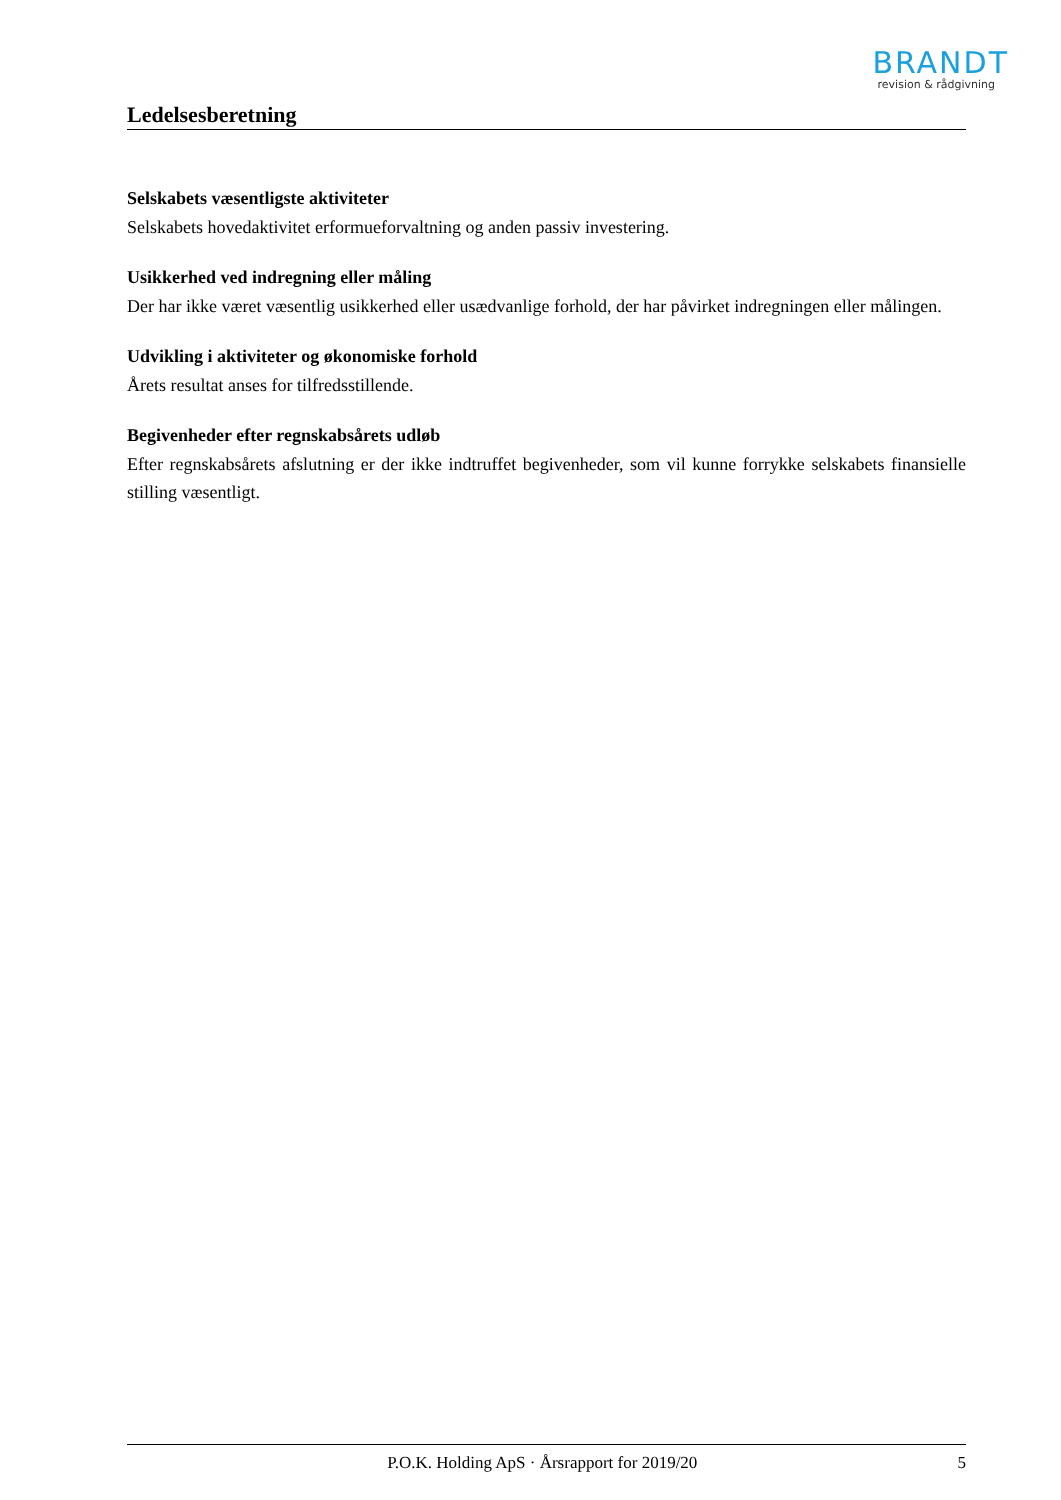BRANDT
revision & rådgivning
Ledelsesberetning
Selskabets væsentligste aktiviteter
Selskabets hovedaktivitet erformueforvaltning og anden passiv investering.
Usikkerhed ved indregning eller måling
Der har ikke været væsentlig usikkerhed eller usædvanlige forhold, der har påvirket indregningen eller målingen.
Udvikling i aktiviteter og økonomiske forhold
Årets resultat anses for tilfredsstillende.
Begivenheder efter regnskabsårets udløb
Efter regnskabsårets afslutning er der ikke indtruffet begivenheder, som vil kunne forrykke selskabets finansielle stilling væsentligt.
P.O.K. Holding ApS · Årsrapport for 2019/20 5